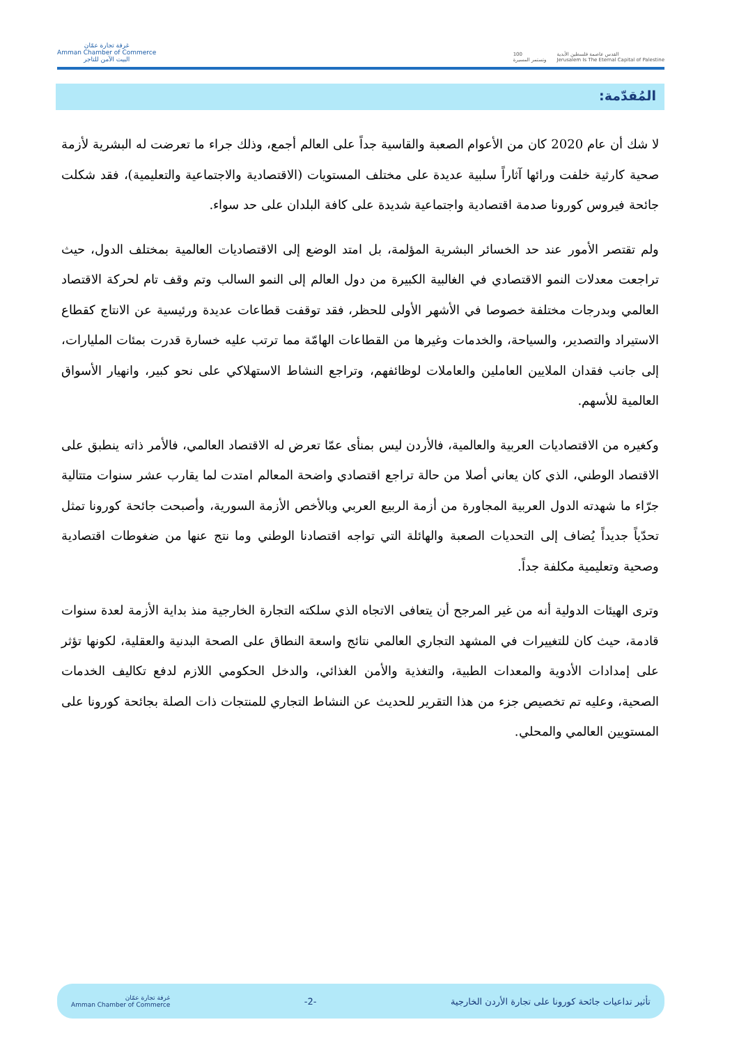غرفة تجارة عمّان
Amman Chamber of Commerce
البيت الآمن للتاجر
100
وتستمر المسيرة
القدس عاصمة فلسطين الأبدية
Jerusalem Is The Eternal Capital of Palestine
المُقدّمة:
لا شك أن عام 2020 كان من الأعوام الصعبة والقاسية جداً على العالم أجمع، وذلك جراء ما تعرضت له البشرية لأزمة صحية كارثية خلفت ورائها آثاراً سلبية عديدة على مختلف المستويات (الاقتصادية والاجتماعية والتعليمية)، فقد شكلت جائحة فيروس كورونا صدمة اقتصادية واجتماعية شديدة على كافة البلدان على حد سواء.
ولم تقتصر الأمور عند حد الخسائر البشرية المؤلمة، بل امتد الوضع إلى الاقتصاديات العالمية بمختلف الدول، حيث تراجعت معدلات النمو الاقتصادي في الغالبية الكبيرة من دول العالم إلى النمو السالب وتم وقف تام لحركة الاقتصاد العالمي وبدرجات مختلفة خصوصا في الأشهر الأولى للحظر، فقد توقفت قطاعات عديدة ورئيسية عن الانتاج كقطاع الاستيراد والتصدير، والسياحة، والخدمات وغيرها من القطاعات الهامّة مما ترتب عليه خسارة قدرت بمئات المليارات، إلى جانب فقدان الملايين العاملين والعاملات لوظائفهم، وتراجع النشاط الاستهلاكي على نحو كبير، وانهيار الأسواق العالمية للأسهم.
وكغيره من الاقتصاديات العربية والعالمية، فالأردن ليس بمنأى عمّا تعرض له الاقتصاد العالمي، فالأمر ذاته ينطبق على الاقتصاد الوطني، الذي كان يعاني أصلا من حالة تراجع اقتصادي واضحة المعالم امتدت لما يقارب عشر سنوات متتالية جرّاء ما شهدته الدول العربية المجاورة من أزمة الربيع العربي وبالأخص الأزمة السورية، وأصبحت جائحة كورونا تمثل تحدّياً جديداً يُضاف إلى التحديات الصعبة والهائلة التي تواجه اقتصادنا الوطني وما نتج عنها من ضغوطات اقتصادية وصحية وتعليمية مكلفة جداً.
وترى الهيئات الدولية أنه من غير المرجح أن يتعافى الاتجاه الذي سلكته التجارة الخارجية منذ بداية الأزمة لعدة سنوات قادمة، حيث كان للتغييرات في المشهد التجاري العالمي نتائج واسعة النطاق على الصحة البدنية والعقلية، لكونها تؤثر على إمدادات الأدوية والمعدات الطبية، والتغذية والأمن الغذائي، والدخل الحكومي اللازم لدفع تكاليف الخدمات الصحية، وعليه تم تخصيص جزء من هذا التقرير للحديث عن النشاط التجاري للمنتجات ذات الصلة بجائحة كورونا على المستويين العالمي والمحلي.
تأثير تداعيات جائحة كورونا على تجارة الأردن الخارجية -2- غرفة تجارة عمّان
Amman Chamber of Commerce